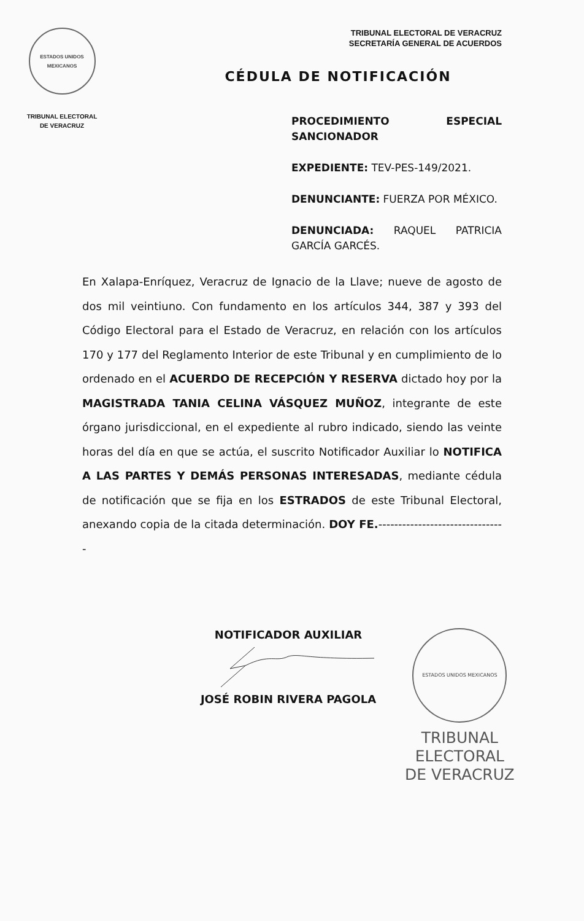ESTADOS UNIDOS MEXICANOS
TRIBUNAL ELECTORAL
DE VERACRUZ
TRIBUNAL ELECTORAL DE VERACRUZ
SECRETARÍA GENERAL DE ACUERDOS
CÉDULA DE NOTIFICACIÓN
PROCEDIMIENTO ESPECIAL SANCIONADOR
EXPEDIENTE: TEV-PES-149/2021.
DENUNCIANTE: FUERZA POR MÉXICO.
DENUNCIADA: RAQUEL PATRICIA GARCÍA GARCÉS.
En Xalapa-Enríquez, Veracruz de Ignacio de la Llave; nueve de agosto de dos mil veintiuno. Con fundamento en los artículos 344, 387 y 393 del Código Electoral para el Estado de Veracruz, en relación con los artículos 170 y 177 del Reglamento Interior de este Tribunal y en cumplimiento de lo ordenado en el ACUERDO DE RECEPCIÓN Y RESERVA dictado hoy por la MAGISTRADA TANIA CELINA VÁSQUEZ MUÑOZ, integrante de este órgano jurisdiccional, en el expediente al rubro indicado, siendo las veinte horas del día en que se actúa, el suscrito Notificador Auxiliar lo NOTIFICA A LAS PARTES Y DEMÁS PERSONAS INTERESADAS, mediante cédula de notificación que se fija en los ESTRADOS de este Tribunal Electoral, anexando copia de la citada determinación. DOY FE.--------------------------------
NOTIFICADOR AUXILIAR
JOSÉ ROBIN RIVERA PAGOLA
ESTADOS UNIDOS MEXICANOS
TRIBUNAL
ELECTORAL
DE VERACRUZ